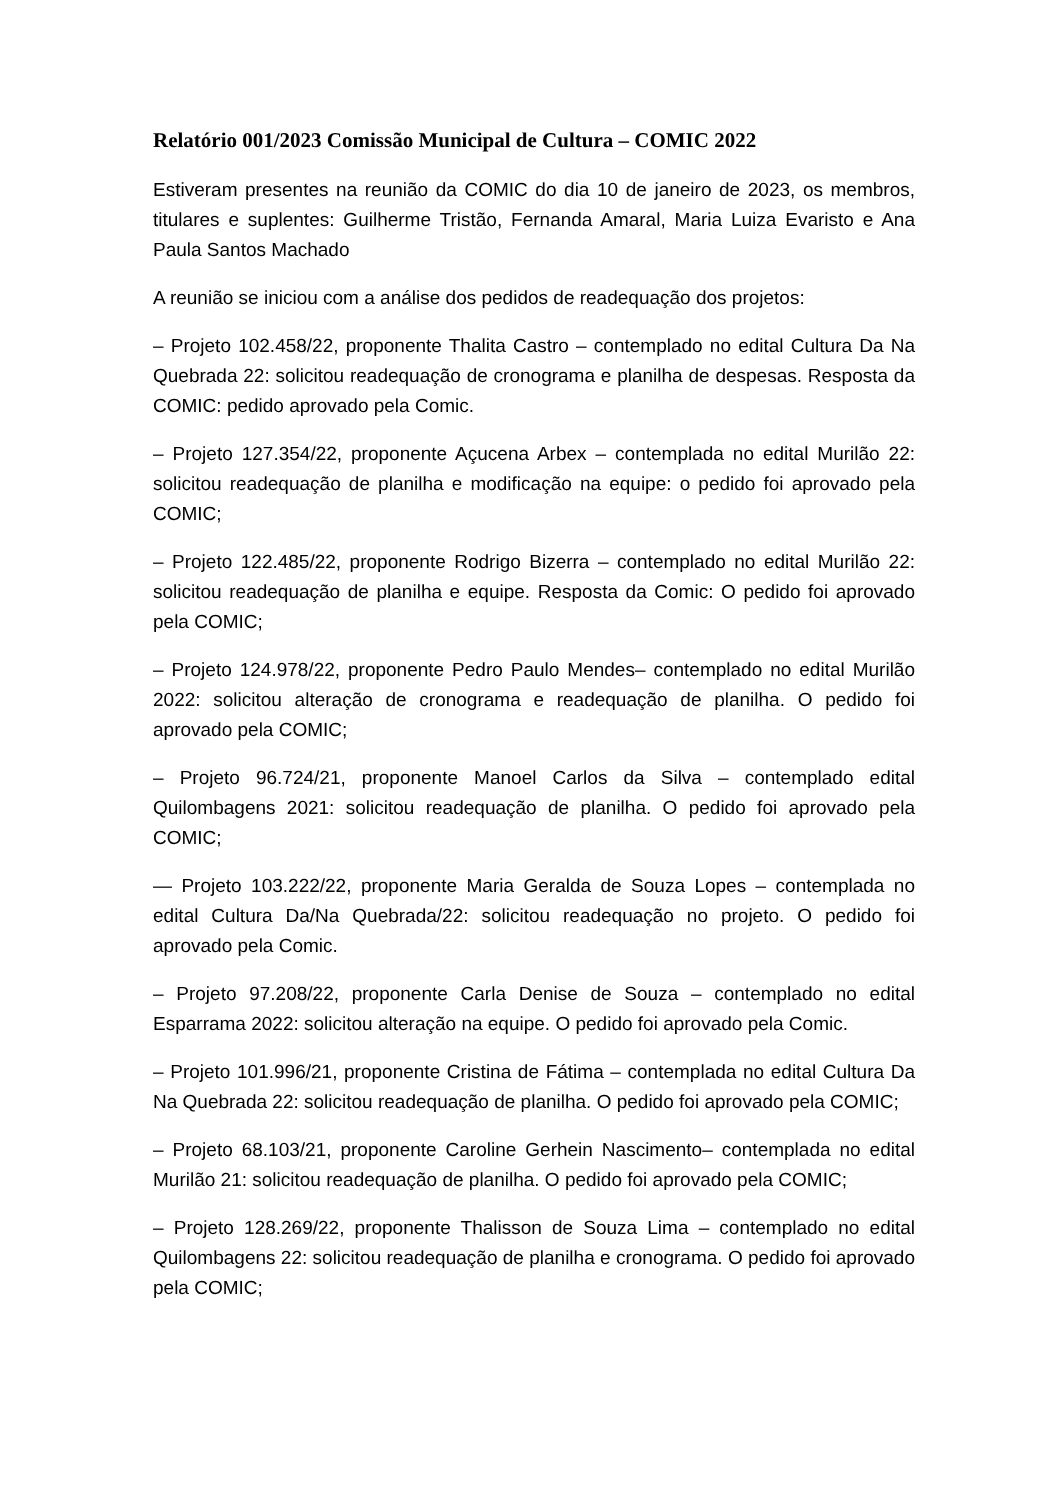Relatório 001/2023 Comissão Municipal de Cultura – COMIC 2022
Estiveram presentes na reunião da COMIC do dia 10 de janeiro de 2023, os membros, titulares e suplentes: Guilherme Tristão, Fernanda Amaral, Maria Luiza Evaristo e Ana Paula Santos Machado
A reunião se iniciou com a análise dos pedidos de readequação dos projetos:
– Projeto 102.458/22, proponente Thalita Castro – contemplado no edital Cultura Da Na Quebrada 22: solicitou readequação de cronograma e planilha de despesas. Resposta da COMIC: pedido aprovado pela Comic.
– Projeto 127.354/22, proponente Açucena Arbex – contemplada no edital Murilão 22: solicitou readequação de planilha e modificação na equipe: o pedido foi aprovado pela COMIC;
– Projeto 122.485/22, proponente Rodrigo Bizerra – contemplado no edital Murilão 22: solicitou readequação de planilha e equipe. Resposta da Comic: O pedido foi aprovado pela COMIC;
– Projeto 124.978/22, proponente Pedro Paulo Mendes– contemplado no edital Murilão 2022: solicitou alteração de cronograma e readequação de planilha. O pedido foi aprovado pela COMIC;
– Projeto 96.724/21, proponente Manoel Carlos da Silva – contemplado edital Quilombagens 2021: solicitou readequação de planilha. O pedido foi aprovado pela COMIC;
— Projeto 103.222/22, proponente Maria Geralda de Souza Lopes – contemplada no edital Cultura Da/Na Quebrada/22: solicitou readequação no projeto. O pedido foi aprovado pela Comic.
– Projeto 97.208/22, proponente Carla Denise de Souza – contemplado no edital Esparrama 2022: solicitou alteração na equipe. O pedido foi aprovado pela Comic.
– Projeto 101.996/21, proponente Cristina de Fátima – contemplada no edital Cultura Da Na Quebrada 22: solicitou readequação de planilha. O pedido foi aprovado pela COMIC;
– Projeto 68.103/21, proponente Caroline Gerhein Nascimento– contemplada no edital Murilão 21: solicitou readequação de planilha. O pedido foi aprovado pela COMIC;
– Projeto 128.269/22, proponente Thalisson de Souza Lima – contemplado no edital Quilombagens 22: solicitou readequação de planilha e cronograma. O pedido foi aprovado pela COMIC;